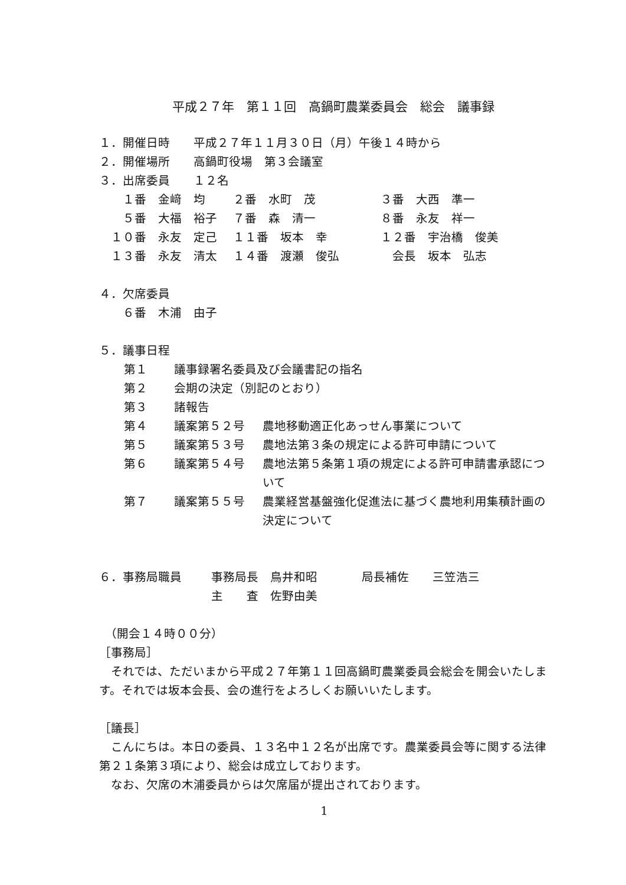平成２７年　第１１回　高鍋町農業委員会　総会　議事録
１．開催日時　　平成２７年１１月３０日（月）午後１４時から
２．開催場所　　高鍋町役場　第３会議室
３．出席委員　　１２名
　　１番　金﨑　均 ２番　水町　茂 ３番　大西　準一
　　５番　大福　裕子 ７番　森　清一 ８番　永友　祥一
　１０番　永友　定己 １１番　坂本　幸 １２番　宇治橋　俊美
　１３番　永友　清太 １４番　渡瀬　俊弘　会長　坂本　弘志
４．欠席委員
　　６番　木浦　由子
５．議事日程
第１ 議事録署名委員及び会議書記の指名
第２ 会期の決定（別記のとおり）
第３ 諸報告
第４ 議案第５２号 農地移動適正化あっせん事業について
第５ 議案第５３号 農地法第３条の規定による許可申請について
第６ 議案第５４号 農地法第５条第１項の規定による許可申請書承認について
第７ 議案第５５号 農業経営基盤強化促進法に基づく農地利用集積計画の決定について
６．事務局職員 事務局長　鳥井和昭 局長補佐　　三笠浩三
主　　査　佐野由美
　（開会１４時００分）
［事務局］
　それでは、ただいまから平成２７年第１１回高鍋町農業委員会総会を開会いたします。それでは坂本会長、会の進行をよろしくお願いいたします。
［議長］
　こんにちは。本日の委員、１３名中１２名が出席です。農業委員会等に関する法律第２１条第３項により、総会は成立しております。
　なお、欠席の木浦委員からは欠席届が提出されております。
1